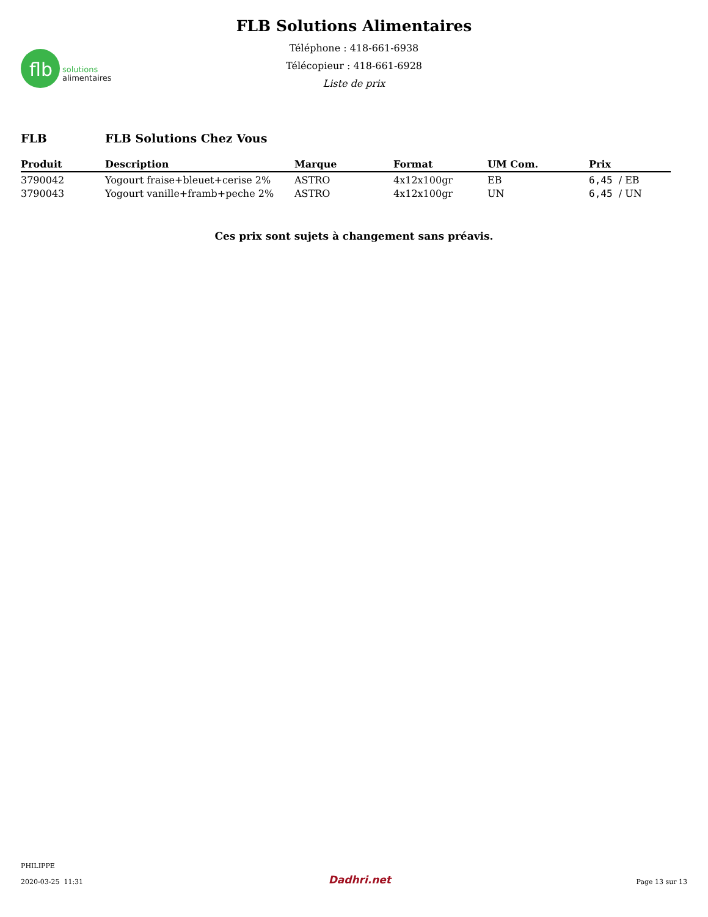flb
solutions
alimentaires
FLB Solutions Alimentaires
Téléphone : 418-661-6938
Télécopieur : 418-661-6928
Liste de prix
FLB FLB Solutions Chez Vous
| Produit | Description | Marque | Format | UM Com. | Prix |
| --- | --- | --- | --- | --- | --- |
| 3790042 | Yogourt fraise+bleuet+cerise 2% | ASTRO | 4x12x100gr | EB | 6,45 / EB |
| 3790043 | Yogourt vanille+framb+peche 2% | ASTRO | 4x12x100gr | UN | 6,45 / UN |
Ces prix sont sujets à changement sans préavis.
PHILIPPE
2020-03-25 11:31
Dadhri.net
Page 13 sur 13